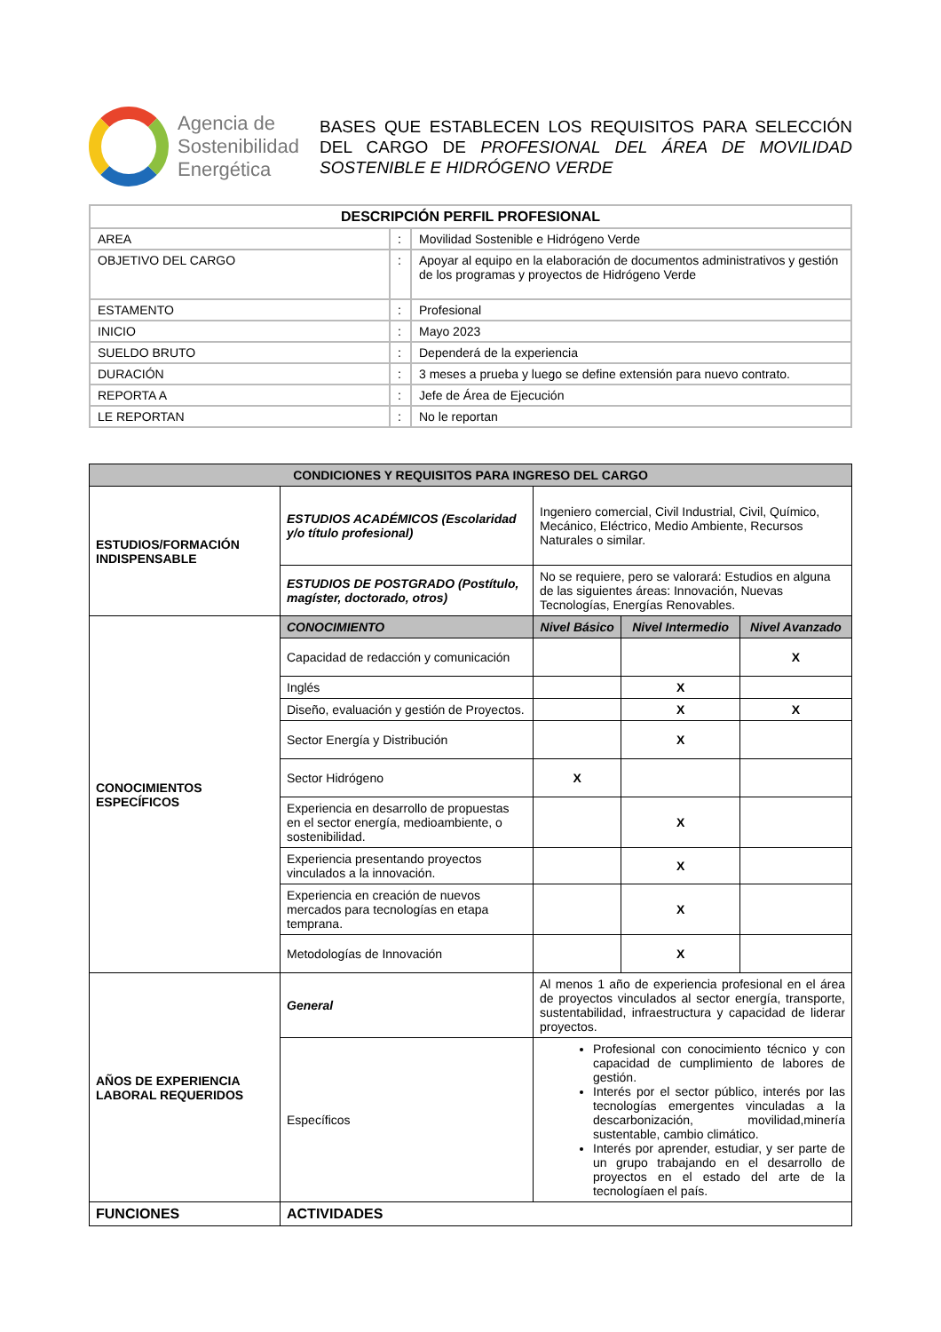Agencia de
Sostenibilidad
Energética
BASES QUE ESTABLECEN LOS REQUISITOS PARA SELECCIÓN DEL CARGO DE PROFESIONAL DEL ÁREA DE MOVILIDAD SOSTENIBLE E HIDRÓGENO VERDE
| DESCRIPCIÓN PERFIL PROFESIONAL | | |
| AREA | : | Movilidad Sostenible e Hidrógeno Verde |
| OBJETIVO DEL CARGO | : | Apoyar al equipo en la elaboración de documentos administrativos y gestión de los programas y proyectos de Hidrógeno Verde |
| ESTAMENTO | : | Profesional |
| INICIO | : | Mayo 2023 |
| SUELDO BRUTO | : | Dependerá de la experiencia |
| DURACIÓN | : | 3 meses a prueba y luego se define extensión para nuevo contrato. |
| REPORTA A | : | Jefe de Área de Ejecución |
| LE REPORTAN | : | No le reportan |
| CONDICIONES Y REQUISITOS PARA INGRESO DEL CARGO | | | | |
| --- | --- | --- | --- | --- |
| ESTUDIOS/FORMACIÓN INDISPENSABLE | ESTUDIOS ACADÉMICOS (Escolaridad y/o título profesional) | Ingeniero comercial, Civil Industrial, Civil, Químico, Mecánico, Eléctrico, Medio Ambiente, Recursos Naturales o similar. | | |
| | ESTUDIOS DE POSTGRADO (Postítulo, magíster, doctorado, otros) | No se requiere, pero se valorará: Estudios en alguna de las siguientes áreas: Innovación, Nuevas Tecnologías, Energías Renovables. | | |
| CONOCIMIENTOS ESPECÍFICOS | CONOCIMIENTO | Nivel Básico | Nivel Intermedio | Nivel Avanzado |
| | Capacidad de redacción y comunicación | | | X |
| | Inglés | | X | |
| | Diseño, evaluación y gestión de Proyectos. | | X | X |
| | Sector Energía y Distribución | | X | |
| | Sector Hidrógeno | X | | |
| | Experiencia en desarrollo de propuestas en el sector energía, medioambiente, o sostenibilidad. | | X | |
| | Experiencia presentando proyectos vinculados a la innovación. | | X | |
| | Experiencia en creación de nuevos mercados para tecnologías en etapa temprana. | | X | |
| | Metodologías de Innovación | | X | |
| AÑOS DE EXPERIENCIA LABORAL REQUERIDOS | General | Al menos 1 año de experiencia profesional en el área de proyectos vinculados al sector energía, transporte, sustentabilidad, infraestructura y capacidad de liderar proyectos. | | |
| | Específicos | Profesional con conocimiento técnico y con capacidad de cumplimiento de labores de gestión. Interés por el sector público, interés por las tecnologías emergentes vinculadas a la descarbonización, movilidad,minería sustentable, cambio climático. Interés por aprender, estudiar, y ser parte de un grupo trabajando en el desarrollo de proyectos en el estado del arte de la tecnologíaen el país. | | |
| FUNCIONES | ACTIVIDADES | | | |